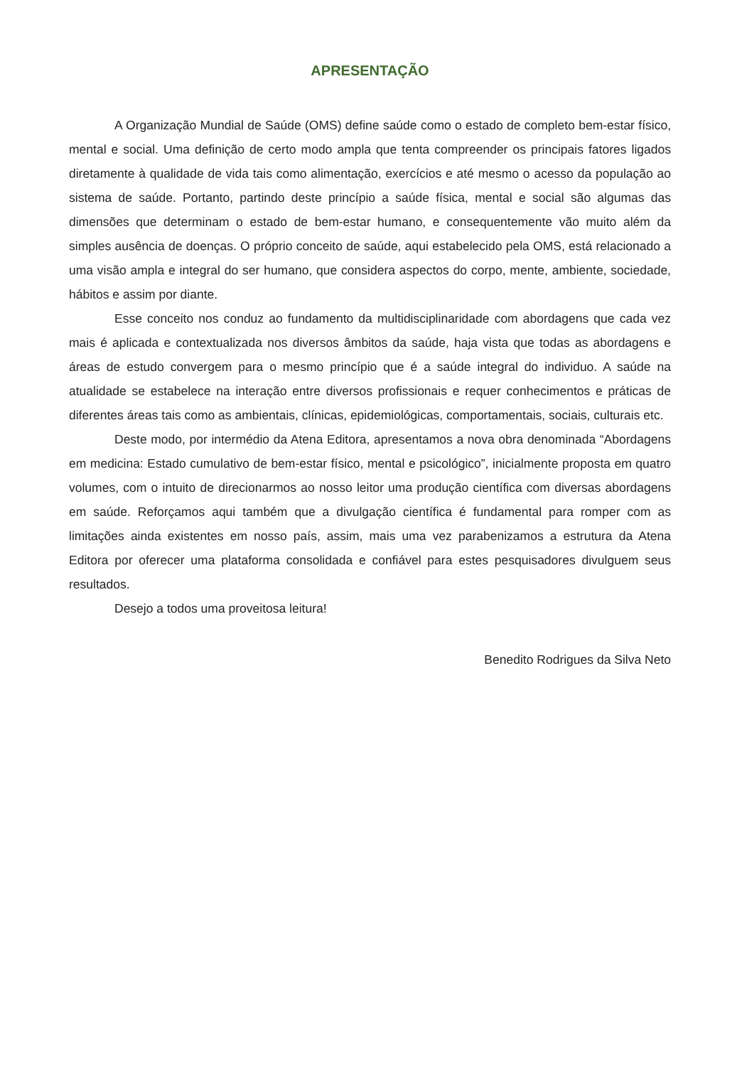APRESENTAÇÃO
A Organização Mundial de Saúde (OMS) define saúde como o estado de completo bem-estar físico, mental e social. Uma definição de certo modo ampla que tenta compreender os principais fatores ligados diretamente à qualidade de vida tais como alimentação, exercícios e até mesmo o acesso da população ao sistema de saúde. Portanto, partindo deste princípio a saúde física, mental e social são algumas das dimensões que determinam o estado de bem-estar humano, e consequentemente vão muito além da simples ausência de doenças. O próprio conceito de saúde, aqui estabelecido pela OMS, está relacionado a uma visão ampla e integral do ser humano, que considera aspectos do corpo, mente, ambiente, sociedade, hábitos e assim por diante.
Esse conceito nos conduz ao fundamento da multidisciplinaridade com abordagens que cada vez mais é aplicada e contextualizada nos diversos âmbitos da saúde, haja vista que todas as abordagens e áreas de estudo convergem para o mesmo princípio que é a saúde integral do individuo. A saúde na atualidade se estabelece na interação entre diversos profissionais e requer conhecimentos e práticas de diferentes áreas tais como as ambientais, clínicas, epidemiológicas, comportamentais, sociais, culturais etc.
Deste modo, por intermédio da Atena Editora, apresentamos a nova obra denominada “Abordagens em medicina: Estado cumulativo de bem-estar físico, mental e psicológico”, inicialmente proposta em quatro volumes, com o intuito de direcionarmos ao nosso leitor uma produção científica com diversas abordagens em saúde. Reforçamos aqui também que a divulgação científica é fundamental para romper com as limitações ainda existentes em nosso país, assim, mais uma vez parabenizamos a estrutura da Atena Editora por oferecer uma plataforma consolidada e confiável para estes pesquisadores divulguem seus resultados.
Desejo a todos uma proveitosa leitura!
Benedito Rodrigues da Silva Neto